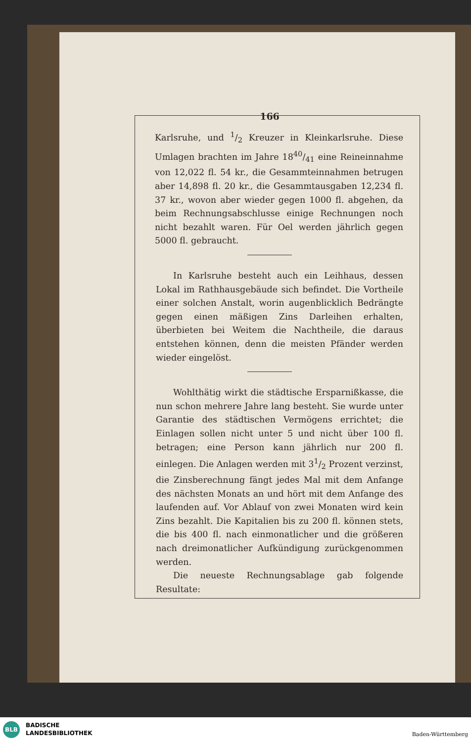166
Karlsruhe, und 1/2 Kreuzer in Kleinkarlsruhe. Diese Umlagen brachten im Jahre 1840/41 eine Reineinnahme von 12,022 fl. 54 kr., die Gesammteinnahmen betrugen aber 14,898 fl. 20 kr., die Gesammtausgaben 12,234 fl. 37 kr., wovon aber wieder gegen 1000 fl. abgehen, da beim Rechnungsabschlusse einige Rechnungen noch nicht bezahlt waren. Für Oel werden jährlich gegen 5000 fl. gebraucht.
In Karlsruhe besteht auch ein Leihhaus, dessen Lokal im Rathhausgebäude sich befindet. Die Vortheile einer solchen Anstalt, worin augenblicklich Bedrängte gegen einen mäßigen Zins Darleihen erhalten, überbieten bei Weitem die Nachtheile, die daraus entstehen können, denn die meisten Pfänder werden wieder eingelöst.
Wohlthätig wirkt die städtische Ersparnißkasse, die nun schon mehrere Jahre lang besteht. Sie wurde unter Garantie des städtischen Vermögens errichtet; die Einlagen sollen nicht unter 5 und nicht über 100 fl. betragen; eine Person kann jährlich nur 200 fl. einlegen. Die Anlagen werden mit 31/2 Prozent verzinst, die Zinsberechnung fängt jedes Mal mit dem Anfange des nächsten Monats an und hört mit dem Anfange des laufenden auf. Vor Ablauf von zwei Monaten wird kein Zins bezahlt. Die Kapitalien bis zu 200 fl. können stets, die bis 400 fl. nach einmonatlicher und die größeren nach dreimonatlicher Aufkündigung zurückgenommen werden.
Die neueste Rechnungsablage gab folgende Resultate:
BLB
BADISCHE
LANDESBIBLIOTHEK
Baden-Württemberg